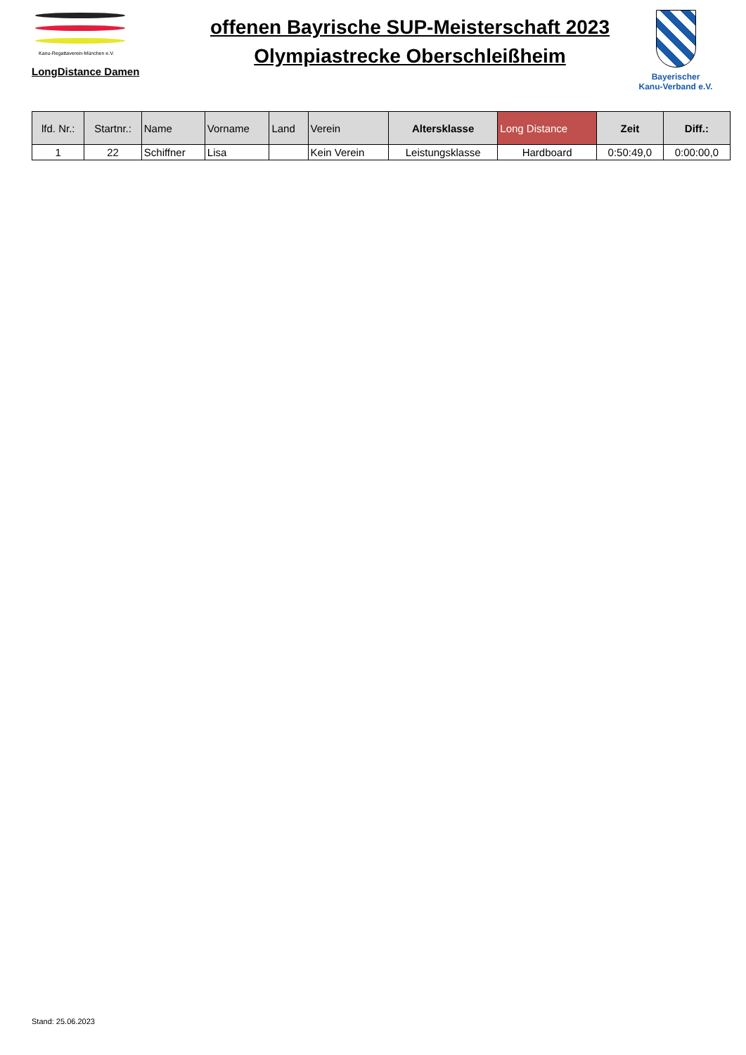Kanu-Regattaverein-München e.V.
LongDistance Damen
offenen Bayrische SUP-Meisterschaft 2023
Olympiastrecke Oberschleißheim
Bayerischer
Kanu-Verband e.V.
| lfd. Nr.: | Startnr.: | Name | Vorname | Land | Verein | Altersklasse | Long Distance | Zeit | Diff.: |
| --- | --- | --- | --- | --- | --- | --- | --- | --- | --- |
| 1 | 22 | Schiffner | Lisa | | Kein Verein | Leistungsklasse | Hardboard | 0:50:49,0 | 0:00:00,0 |
Stand: 25.06.2023